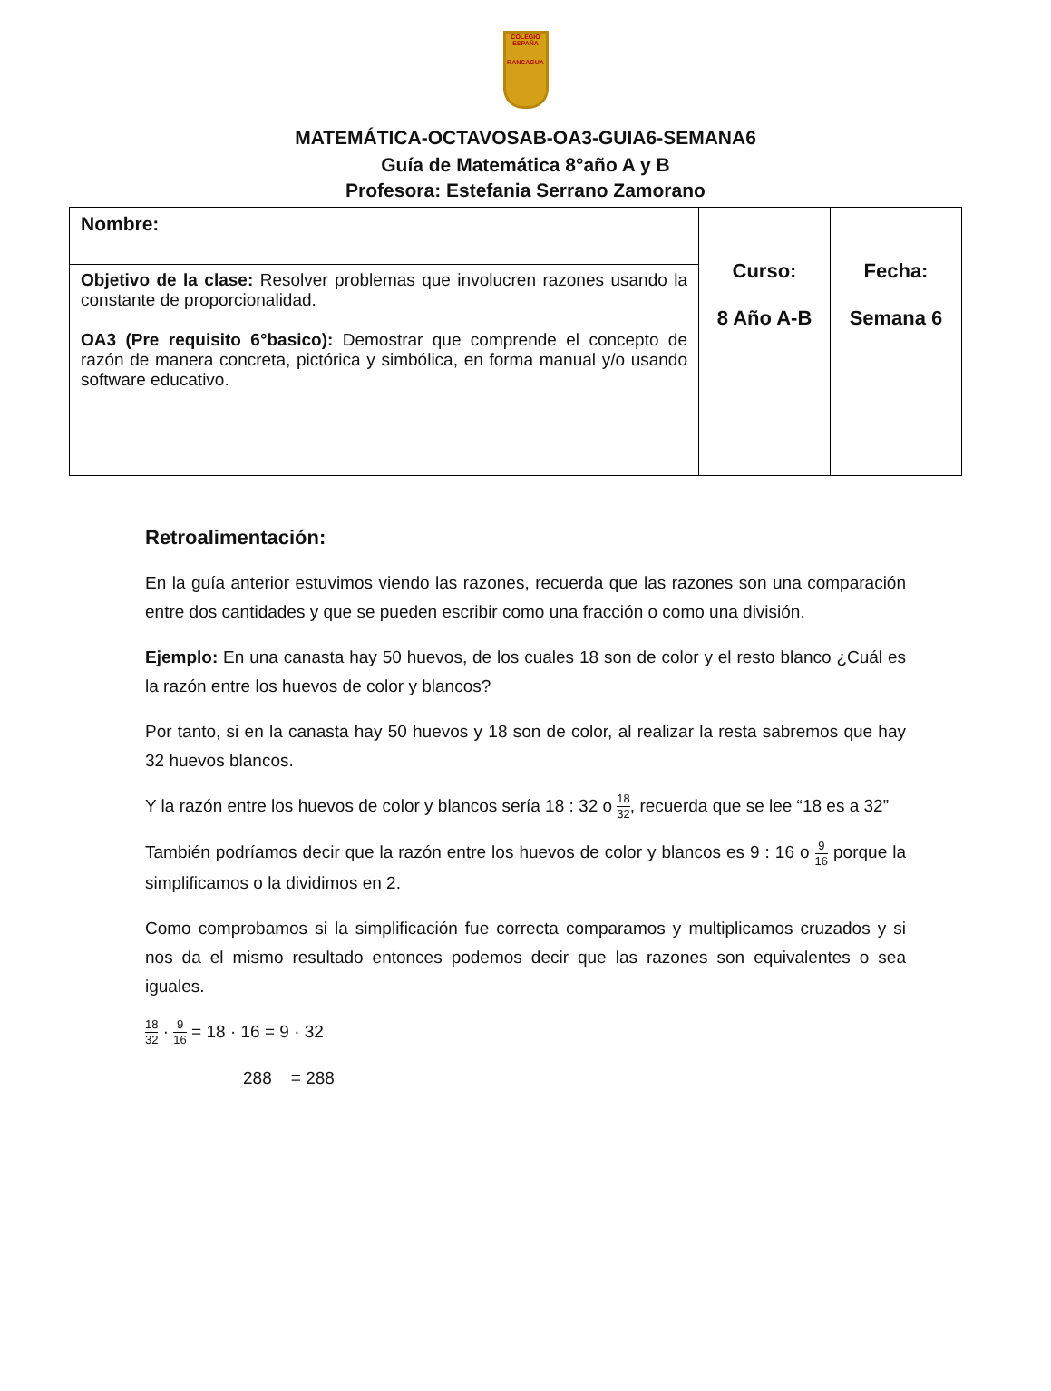COLEGIO
ESPAÑA
RANCAGUA
MATEMÁTICA-OCTAVOSAB-OA3-GUIA6-SEMANA6
Guía de Matemática 8°año A y B
Profesora: Estefania Serrano Zamorano
| Nombre: | Curso: 8 Año A-B | Fecha: Semana 6 |
| Objetivo de la clase: Resolver problemas que involucren razones usando la constante de proporcionalidad. OA3 (Pre requisito 6°basico): Demostrar que comprende el concepto de razón de manera concreta, pictórica y simbólica, en forma manual y/o usando software educativo. | | |
Retroalimentación:
En la guía anterior estuvimos viendo las razones, recuerda que las razones son una comparación entre dos cantidades y que se pueden escribir como una fracción o como una división.
Ejemplo: En una canasta hay 50 huevos, de los cuales 18 son de color y el resto blanco ¿Cuál es la razón entre los huevos de color y blancos?
Por tanto, si en la canasta hay 50 huevos y 18 son de color, al realizar la resta sabremos que hay 32 huevos blancos.
Y la razón entre los huevos de color y blancos sería 18 : 32 o 18 32, recuerda que se lee “18 es a 32”
También podríamos decir que la razón entre los huevos de color y blancos es 9 : 16 o 9 16 porque la simplificamos o la dividimos en 2.
Como comprobamos si la simplificación fue correcta comparamos y multiplicamos cruzados y si nos da el mismo resultado entonces podemos decir que las razones son equivalentes o sea iguales.
18 32 · 9 16 = 18 · 16 = 9 · 32
288 = 288